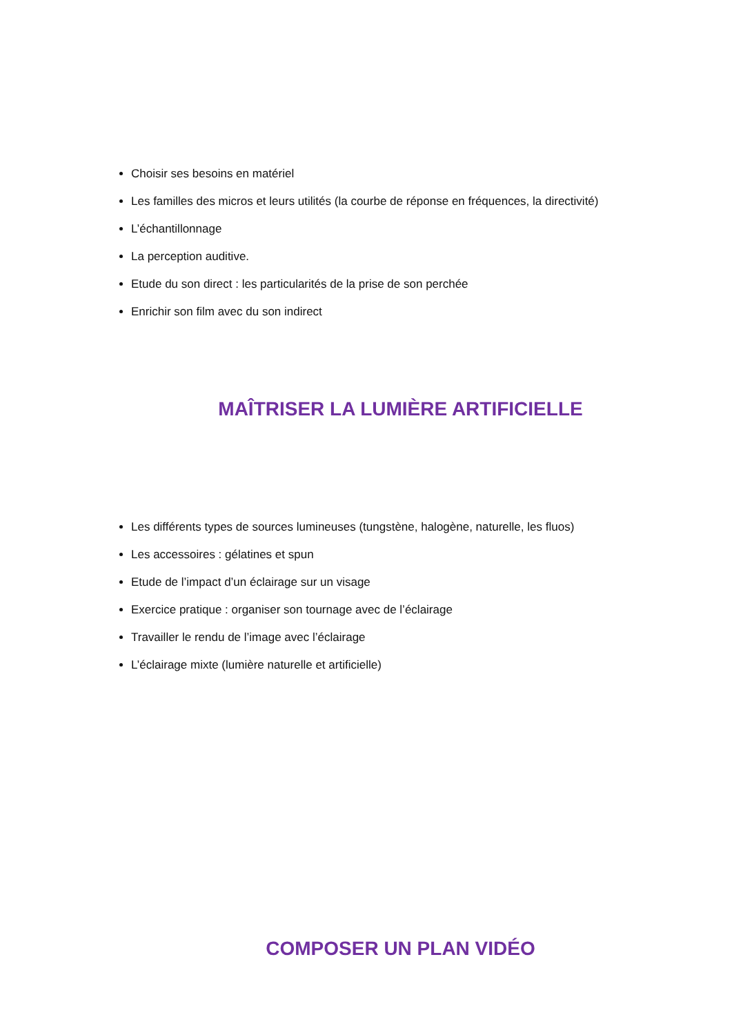Choisir ses besoins en matériel
Les familles des micros et leurs utilités (la courbe de réponse en fréquences, la directivité)
L’échantillonnage
La perception auditive.
Etude du son direct : les particularités de la prise de son perchée
Enrichir son film avec du son indirect
MAÎTRISER LA LUMIÈRE ARTIFICIELLE
Les différents types de sources lumineuses (tungstène, halogène, naturelle, les fluos)
Les accessoires : gélatines et spun
Etude de l’impact d’un éclairage sur un visage
Exercice pratique : organiser son tournage avec de l’éclairage
Travailler le rendu de l’image avec l’éclairage
L’éclairage mixte (lumière naturelle et artificielle)
COMPOSER UN PLAN VIDÉO